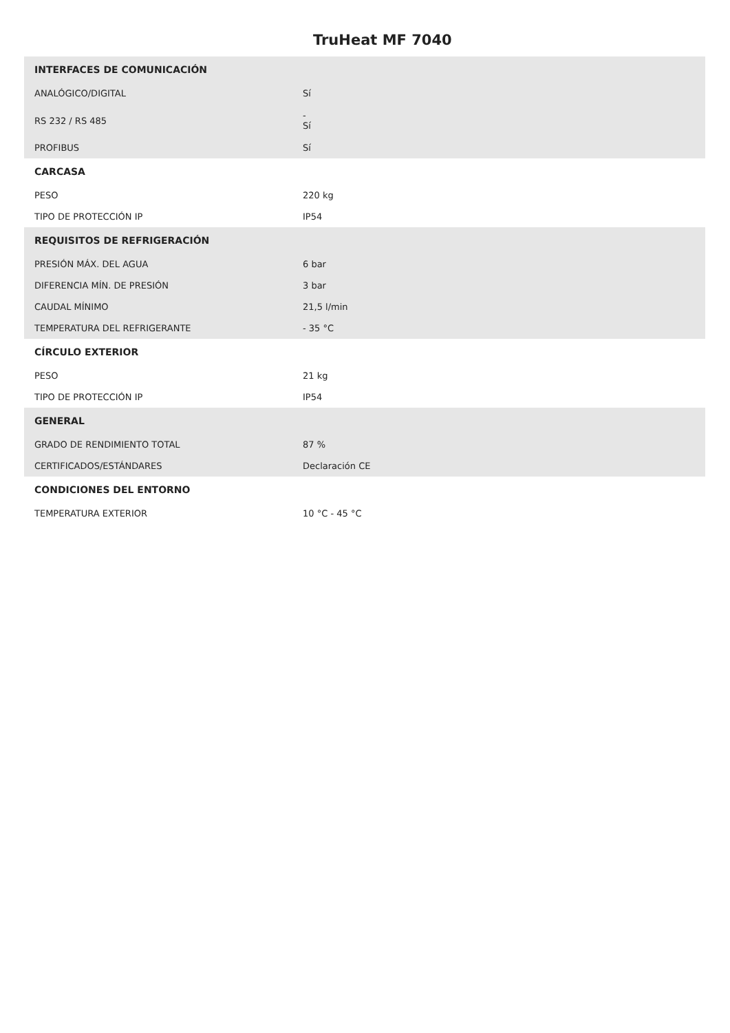TruHeat MF 7040
| INTERFACES DE COMUNICACIÓN | |
| --- | --- |
| ANALÓGICO/DIGITAL | Sí |
| RS 232 / RS 485 | - Sí |
| PROFIBUS | Sí |
| CARCASA | |
| PESO | 220 kg |
| TIPO DE PROTECCIÓN IP | IP54 |
| REQUISITOS DE REFRIGERACIÓN | |
| PRESIÓN MÁX. DEL AGUA | 6 bar |
| DIFERENCIA MÍN. DE PRESIÓN | 3 bar |
| CAUDAL MÍNIMO | 21,5 l/min |
| TEMPERATURA DEL REFRIGERANTE | - 35 °C |
| CÍRCULO EXTERIOR | |
| PESO | 21 kg |
| TIPO DE PROTECCIÓN IP | IP54 |
| GENERAL | |
| GRADO DE RENDIMIENTO TOTAL | 87 % |
| CERTIFICADOS/ESTÁNDARES | Declaración CE |
| CONDICIONES DEL ENTORNO | |
| TEMPERATURA EXTERIOR | 10 °C - 45 °C |